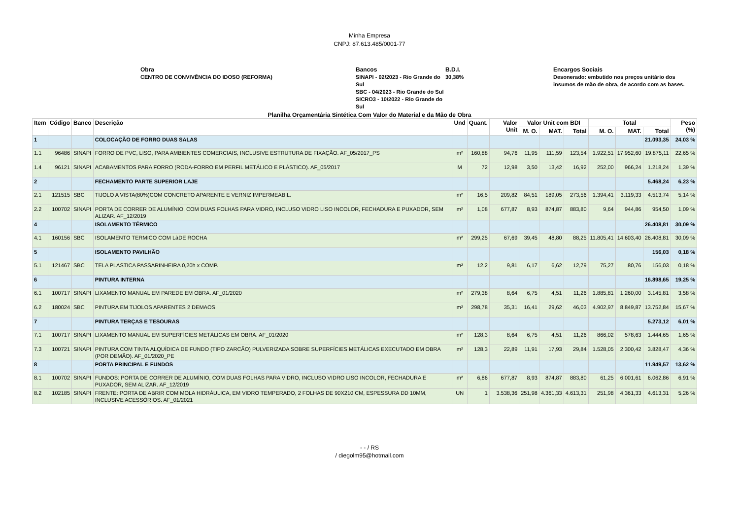Minha Empresa
CNPJ: 87.613.485/0001-77
Obra
CENTRO DE CONVIVÊNCIA DO IDOSO (REFORMA)
Bancos
SINAPI - 02/2023 - Rio Grande do Sul
SBC - 04/2023 - Rio Grande do Sul
SICRO3 - 10/2022 - Rio Grande do Sul
B.D.I.
30,38%
Encargos Sociais
Desonerado: embutido nos preços unitário dos insumos de mão de obra, de acordo com as bases.
Planilha Orçamentária Sintética Com Valor do Material e da Mão de Obra
| Item | Código | Banco | Descrição | Und | Quant. | Valor Unit | Valor Unit com BDI | | | Total | | | Peso (%) |
| --- | --- | --- | --- | --- | --- | --- | --- | --- | --- | --- | --- | --- | --- |
| | | | | | | | M. O. | MAT. | Total | M. O. | MAT. | Total | |
| 1 | | | COLOCAÇÃO DE FORRO DUAS SALAS | | | | | | | | | 21.093,35 | 24,03 % |
| 1.1 | 96486 | SINAPI | FORRO DE PVC, LISO, PARA AMBIENTES COMERCIAIS, INCLUSIVE ESTRUTURA DE FIXAÇÃO. AF_05/2017_PS | m² | 160,88 | 94,76 | 11,95 | 111,59 | 123,54 | 1.922,51 | 17.952,60 | 19.875,11 | 22,65 % |
| 1.4 | 96121 | SINAPI | ACABAMENTOS PARA FORRO (RODA-FORRO EM PERFIL METÁLICO E PLÁSTICO). AF_05/2017 | M | 72 | 12,98 | 3,50 | 13,42 | 16,92 | 252,00 | 966,24 | 1.218,24 | 1,39 % |
| 2 | | | FECHAMENTO PARTE SUPERIOR LAJE | | | | | | | | | 5.468,24 | 6,23 % |
| 2.1 | 121515 | SBC | TIJOLO A VISTA(80%)COM CONCRETO APARENTE E VERNIZ IMPERMEABIL. | m² | 16,5 | 209,82 | 84,51 | 189,05 | 273,56 | 1.394,41 | 3.119,33 | 4.513,74 | 5,14 % |
| 2.2 | 100702 | SINAPI | PORTA DE CORRER DE ALUMÍNIO, COM DUAS FOLHAS PARA VIDRO, INCLUSO VIDRO LISO INCOLOR, FECHADURA E PUXADOR, SEM ALIZAR. AF_12/2019 | m² | 1,08 | 677,87 | 8,93 | 874,87 | 883,80 | 9,64 | 944,86 | 954,50 | 1,09 % |
| 4 | | | ISOLAMENTO TÉRMICO | | | | | | | | | 26.408,81 | 30,09 % |
| 4.1 | 160156 | SBC | ISOLAMENTO TERMICO COM LàDE ROCHA | m² | 299,25 | 67,69 | 39,45 | 48,80 | 88,25 | 11.805,41 | 14.603,40 | 26.408,81 | 30,09 % |
| 5 | | | ISOLAMENTO PAVILHÃO | | | | | | | | | 156,03 | 0,18 % |
| 5.1 | 121467 | SBC | TELA PLASTICA PASSARINHEIRA 0,20h x COMP. | m² | 12,2 | 9,81 | 6,17 | 6,62 | 12,79 | 75,27 | 80,76 | 156,03 | 0,18 % |
| 6 | | | PINTURA INTERNA | | | | | | | | | 16.898,65 | 19,25 % |
| 6.1 | 100717 | SINAPI | LIXAMENTO MANUAL EM PAREDE EM OBRA. AF_01/2020 | m² | 279,38 | 8,64 | 6,75 | 4,51 | 11,26 | 1.885,81 | 1.260,00 | 3.145,81 | 3,58 % |
| 6.2 | 180024 | SBC | PINTURA EM TIJOLOS APARENTES 2 DEMAOS | m² | 298,78 | 35,31 | 16,41 | 29,62 | 46,03 | 4.902,97 | 8.849,87 | 13.752,84 | 15,67 % |
| 7 | | | PINTURA TERÇAS E TESOURAS | | | | | | | | | 5.273,12 | 6,01 % |
| 7.1 | 100717 | SINAPI | LIXAMENTO MANUAL EM SUPERFÍCIES METÁLICAS EM OBRA. AF_01/2020 | m² | 128,3 | 8,64 | 6,75 | 4,51 | 11,26 | 866,02 | 578,63 | 1.444,65 | 1,65 % |
| 7.3 | 100721 | SINAPI | PINTURA COM TINTA ALQUÍDICA DE FUNDO (TIPO ZARCÃO) PULVERIZADA SOBRE SUPERFÍCIES METÁLICAS EXECUTADO EM OBRA (POR DEMÃO). AF_01/2020_PE | m² | 128,3 | 22,89 | 11,91 | 17,93 | 29,84 | 1.528,05 | 2.300,42 | 3.828,47 | 4,36 % |
| 8 | | | PORTA PRINCIPAL E FUNDOS | | | | | | | | | 11.949,57 | 13,62 % |
| 8.1 | 100702 | SINAPI | FUNDOS: PORTA DE CORRER DE ALUMÍNIO, COM DUAS FOLHAS PARA VIDRO, INCLUSO VIDRO LISO INCOLOR, FECHADURA E PUXADOR, SEM ALIZAR. AF_12/2019 | m² | 6,86 | 677,87 | 8,93 | 874,87 | 883,80 | 61,25 | 6.001,61 | 6.062,86 | 6,91 % |
| 8.2 | 102185 | SINAPI | FRENTE: PORTA DE ABRIR COM MOLA HIDRÁULICA, EM VIDRO TEMPERADO, 2 FOLHAS DE 90X210 CM, ESPESSURA DD 10MM, INCLUSIVE ACESSÓRIOS. AF_01/2021 | UN | 1 | 3.538,36 | 251,98 | 4.361,33 | 4.613,31 | 251,98 | 4.361,33 | 4.613,31 | 5,26 % |
- - / RS
/ diegolm95@hotmail.com